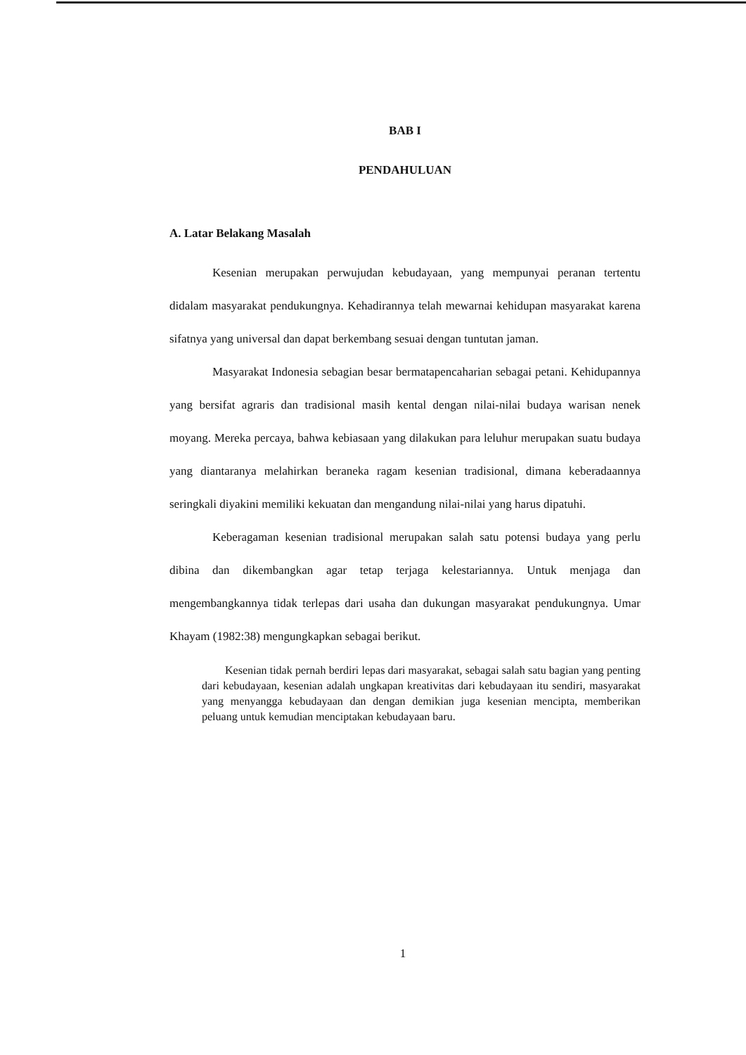BAB I
PENDAHULUAN
A. Latar Belakang Masalah
Kesenian merupakan perwujudan kebudayaan, yang mempunyai peranan tertentu didalam masyarakat pendukungnya. Kehadirannya telah mewarnai kehidupan masyarakat karena sifatnya yang universal dan dapat berkembang sesuai dengan tuntutan jaman.
Masyarakat Indonesia sebagian besar bermatapencaharian sebagai petani. Kehidupannya yang bersifat agraris dan tradisional masih kental dengan nilai-nilai budaya warisan nenek moyang. Mereka percaya, bahwa kebiasaan yang dilakukan para leluhur merupakan suatu budaya yang diantaranya melahirkan beraneka ragam kesenian tradisional, dimana keberadaannya seringkali diyakini memiliki kekuatan dan mengandung nilai-nilai yang harus dipatuhi.
Keberagaman kesenian tradisional merupakan salah satu potensi budaya yang perlu dibina dan dikembangkan agar tetap terjaga kelestariannya. Untuk menjaga dan mengembangkannya tidak terlepas dari usaha dan dukungan masyarakat pendukungnya. Umar Khayam (1982:38) mengungkapkan sebagai berikut.
Kesenian tidak pernah berdiri lepas dari masyarakat, sebagai salah satu bagian yang penting dari kebudayaan, kesenian adalah ungkapan kreativitas dari kebudayaan itu sendiri, masyarakat yang menyangga kebudayaan dan dengan demikian juga kesenian mencipta, memberikan peluang untuk kemudian menciptakan kebudayaan baru.
1